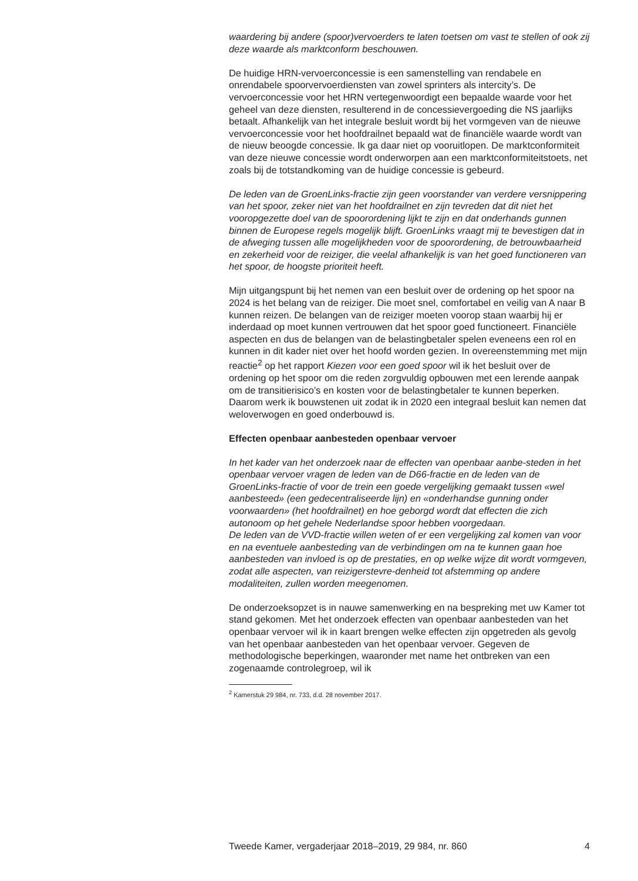waardering bij andere (spoor)vervoerders te laten toetsen om vast te stellen of ook zij deze waarde als marktconform beschouwen.
De huidige HRN-vervoerconcessie is een samenstelling van rendabele en onrendabele spoorvervoerdiensten van zowel sprinters als intercity’s. De vervoerconcessie voor het HRN vertegenwoordigt een bepaalde waarde voor het geheel van deze diensten, resulterend in de concessievergoeding die NS jaarlijks betaalt. Afhankelijk van het integrale besluit wordt bij het vormgeven van de nieuwe vervoerconcessie voor het hoofdrailnet bepaald wat de financiële waarde wordt van de nieuw beoogde concessie. Ik ga daar niet op vooruitlopen. De marktconformiteit van deze nieuwe concessie wordt onderworpen aan een marktconformiteitstoets, net zoals bij de totstandkoming van de huidige concessie is gebeurd.
De leden van de GroenLinks-fractie zijn geen voorstander van verdere versnippering van het spoor, zeker niet van het hoofdrailnet en zijn tevreden dat dit niet het vooropgezette doel van de spoorordening lijkt te zijn en dat onderhands gunnen binnen de Europese regels mogelijk blijft. GroenLinks vraagt mij te bevestigen dat in de afweging tussen alle mogelijkheden voor de spoorordening, de betrouwbaarheid en zekerheid voor de reiziger, die veelal afhankelijk is van het goed functioneren van het spoor, de hoogste prioriteit heeft.
Mijn uitgangspunt bij het nemen van een besluit over de ordening op het spoor na 2024 is het belang van de reiziger. Die moet snel, comfortabel en veilig van A naar B kunnen reizen. De belangen van de reiziger moeten voorop staan waarbij hij er inderdaad op moet kunnen vertrouwen dat het spoor goed functioneert. Financiële aspecten en dus de belangen van de belastingbetaler spelen eveneens een rol en kunnen in dit kader niet over het hoofd worden gezien. In overeenstemming met mijn reactie<sup>2</sup> op het rapport Kiezen voor een goed spoor wil ik het besluit over de ordening op het spoor om die reden zorgvuldig opbouwen met een lerende aanpak om de transitierisico’s en kosten voor de belastingbetaler te kunnen beperken. Daarom werk ik bouwstenen uit zodat ik in 2020 een integraal besluit kan nemen dat weloverwogen en goed onderbouwd is.
Effecten openbaar aanbesteden openbaar vervoer
In het kader van het onderzoek naar de effecten van openbaar aanbe-steden in het openbaar vervoer vragen de leden van de D66-fractie en de leden van de GroenLinks-fractie of voor de trein een goede vergelijking gemaakt tussen «wel aanbesteed» (een gedecentraliseerde lijn) en «onderhandse gunning onder voorwaarden» (het hoofdrailnet) en hoe geborgd wordt dat effecten die zich autonoom op het gehele Nederlandse spoor hebben voorgedaan.
De leden van de VVD-fractie willen weten of er een vergelijking zal komen van voor en na eventuele aanbesteding van de verbindingen om na te kunnen gaan hoe aanbesteden van invloed is op de prestaties, en op welke wijze dit wordt vormgeven, zodat alle aspecten, van reizigerstevre-denheid tot afstemming op andere modaliteiten, zullen worden meegenomen.
De onderzoeksopzet is in nauwe samenwerking en na bespreking met uw Kamer tot stand gekomen. Met het onderzoek effecten van openbaar aanbesteden van het openbaar vervoer wil ik in kaart brengen welke effecten zijn opgetreden als gevolg van het openbaar aanbesteden van het openbaar vervoer. Gegeven de methodologische beperkingen, waaronder met name het ontbreken van een zogenaamde controlegroep, wil ik
<sup>2</sup> Kamerstuk 29 984, nr. 733, d.d. 28 november 2017.
Tweede Kamer, vergaderjaar 2018–2019, 29 984, nr. 860 4